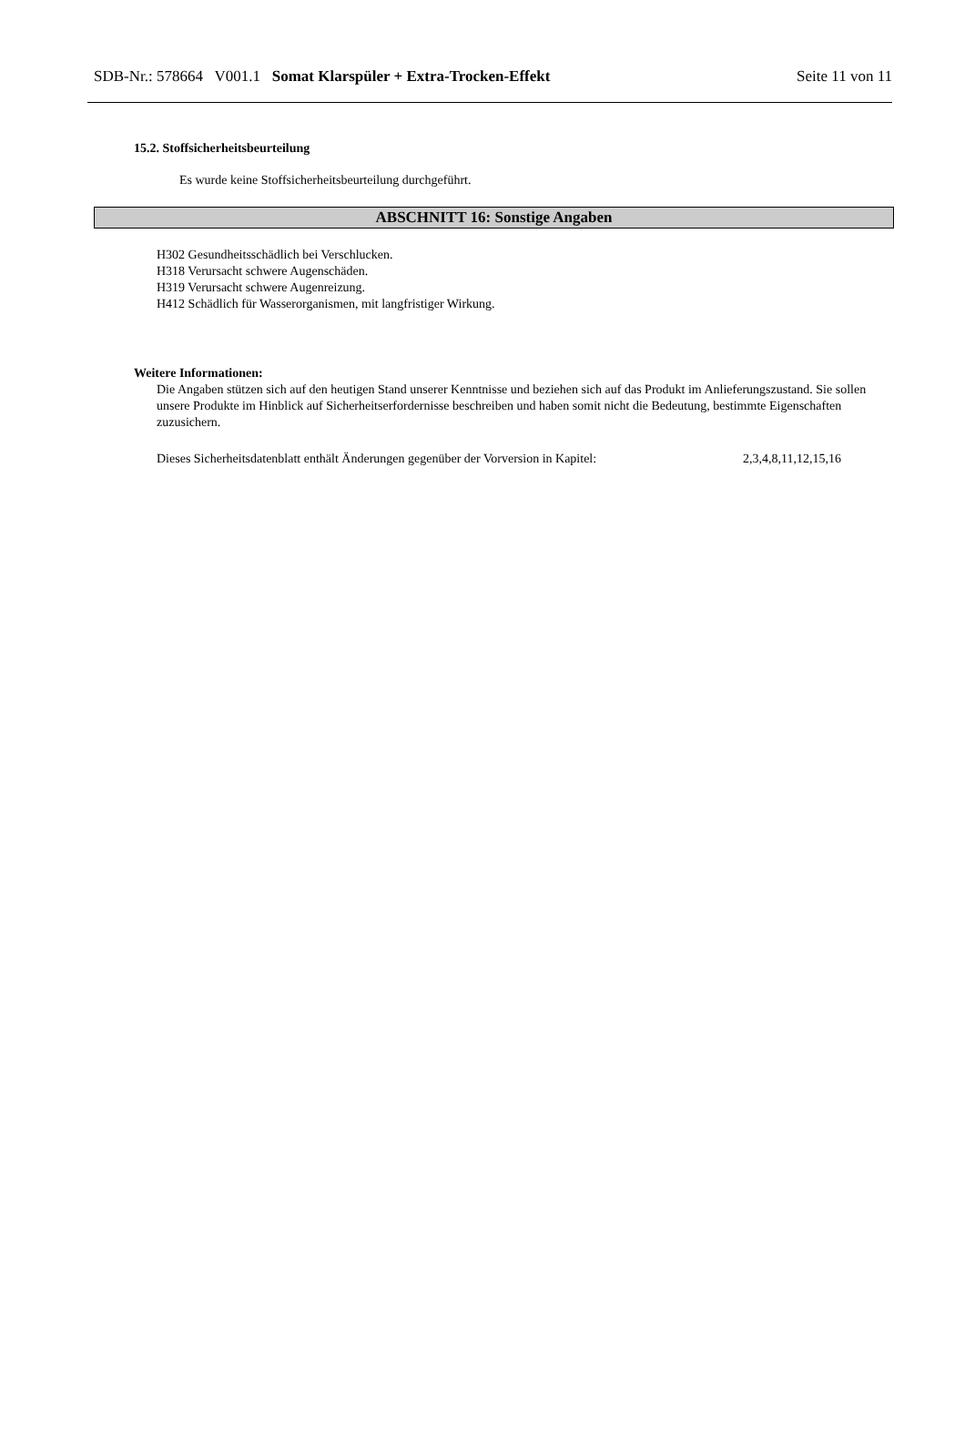SDB-Nr.: 578664 V001.1 Somat Klarspüler + Extra-Trocken-Effekt Seite 11 von 11
15.2. Stoffsicherheitsbeurteilung
Es wurde keine Stoffsicherheitsbeurteilung durchgeführt.
ABSCHNITT 16: Sonstige Angaben
H302 Gesundheitsschädlich bei Verschlucken.
H318 Verursacht schwere Augenschäden.
H319 Verursacht schwere Augenreizung.
H412 Schädlich für Wasserorganismen, mit langfristiger Wirkung.
Weitere Informationen:
Die Angaben stützen sich auf den heutigen Stand unserer Kenntnisse und beziehen sich auf das Produkt im Anlieferungszustand. Sie sollen unsere Produkte im Hinblick auf Sicherheitserfordernisse beschreiben und haben somit nicht die Bedeutung, bestimmte Eigenschaften zuzusichern.
Dieses Sicherheitsdatenblatt enthält Änderungen gegenüber der Vorversion in Kapitel: 2,3,4,8,11,12,15,16